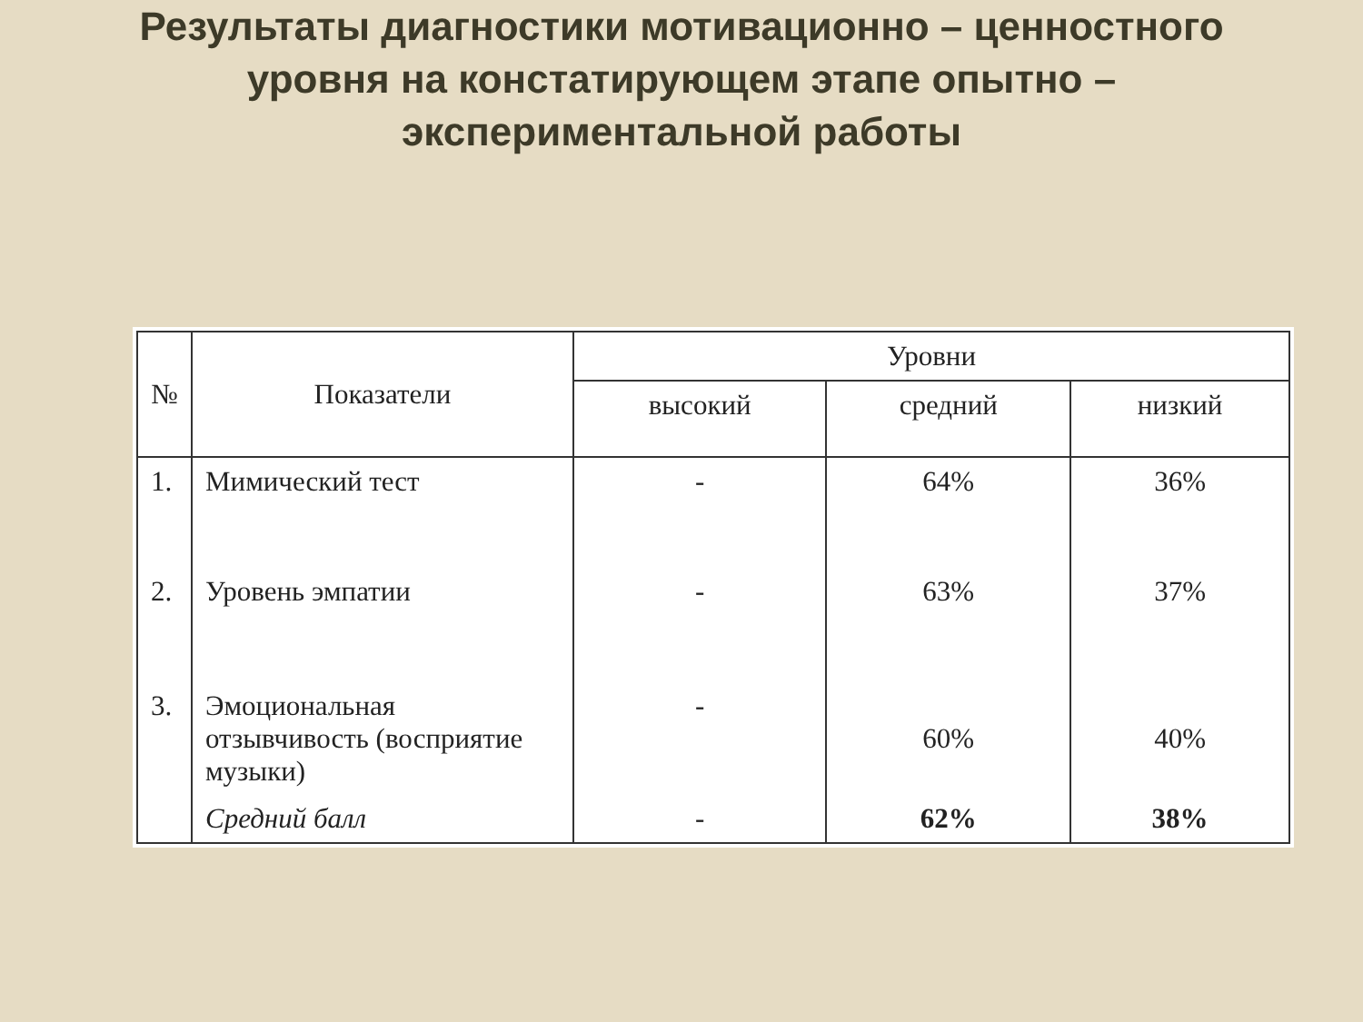Результаты диагностики мотивационно – ценностного уровня на констатирующем этапе опытно – экспериментальной работы
| № | Показатели | Уровни | | |
| --- | --- | --- | --- | --- |
| | | высокий | средний | низкий |
| 1. | Мимический тест | - | 64% | 36% |
| 2. | Уровень эмпатии | - | 63% | 37% |
| 3. | Эмоциональная отзывчивость (восприятие музыки) | - | 60% | 40% |
| | Средний балл | - | 62% | 38% |